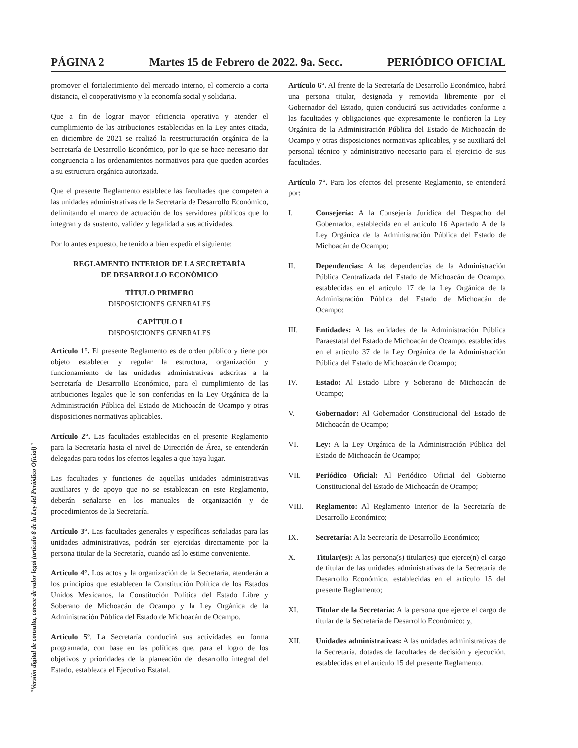PÁGINA 2 Martes 15 de Febrero de 2022. 9a. Secc. PERIÓDICO OFICIAL
promover el fortalecimiento del mercado interno, el comercio a corta distancia, el cooperativismo y la economía social y solidaria.
Que a fin de lograr mayor eficiencia operativa y atender el cumplimiento de las atribuciones establecidas en la Ley antes citada, en diciembre de 2021 se realizó la reestructuración orgánica de la Secretaría de Desarrollo Económico, por lo que se hace necesario dar congruencia a los ordenamientos normativos para que queden acordes a su estructura orgánica autorizada.
Que el presente Reglamento establece las facultades que competen a las unidades administrativas de la Secretaría de Desarrollo Económico, delimitando el marco de actuación de los servidores públicos que lo integran y da sustento, validez y legalidad a sus actividades.
Por lo antes expuesto, he tenido a bien expedir el siguiente:
REGLAMENTO INTERIOR DE LA SECRETARÍA
DE DESARROLLO ECONÓMICO
TÍTULO PRIMERO
DISPOSICIONES GENERALES
CAPÍTULO I
DISPOSICIONES GENERALES
Artículo 1°. El presente Reglamento es de orden público y tiene por objeto establecer y regular la estructura, organización y funcionamiento de las unidades administrativas adscritas a la Secretaría de Desarrollo Económico, para el cumplimiento de las atribuciones legales que le son conferidas en la Ley Orgánica de la Administración Pública del Estado de Michoacán de Ocampo y otras disposiciones normativas aplicables.
Artículo 2°. Las facultades establecidas en el presente Reglamento para la Secretaría hasta el nivel de Dirección de Área, se entenderán delegadas para todos los efectos legales a que haya lugar.
Las facultades y funciones de aquellas unidades administrativas auxiliares y de apoyo que no se establezcan en este Reglamento, deberán señalarse en los manuales de organización y de procedimientos de la Secretaría.
Artículo 3°. Las facultades generales y específicas señaladas para las unidades administrativas, podrán ser ejercidas directamente por la persona titular de la Secretaría, cuando así lo estime conveniente.
Artículo 4°. Los actos y la organización de la Secretaría, atenderán a los principios que establecen la Constitución Política de los Estados Unidos Mexicanos, la Constitución Política del Estado Libre y Soberano de Michoacán de Ocampo y la Ley Orgánica de la Administración Pública del Estado de Michoacán de Ocampo.
Artículo 5º. La Secretaría conducirá sus actividades en forma programada, con base en las políticas que, para el logro de los objetivos y prioridades de la planeación del desarrollo integral del Estado, establezca el Ejecutivo Estatal.
Artículo 6°. Al frente de la Secretaría de Desarrollo Económico, habrá una persona titular, designada y removida libremente por el Gobernador del Estado, quien conducirá sus actividades conforme a las facultades y obligaciones que expresamente le confieren la Ley Orgánica de la Administración Pública del Estado de Michoacán de Ocampo y otras disposiciones normativas aplicables, y se auxiliará del personal técnico y administrativo necesario para el ejercicio de sus facultades.
Artículo 7°. Para los efectos del presente Reglamento, se entenderá por:
I. Consejería: A la Consejería Jurídica del Despacho del Gobernador, establecida en el artículo 16 Apartado A de la Ley Orgánica de la Administración Pública del Estado de Michoacán de Ocampo;
II. Dependencias: A las dependencias de la Administración Pública Centralizada del Estado de Michoacán de Ocampo, establecidas en el artículo 17 de la Ley Orgánica de la Administración Pública del Estado de Michoacán de Ocampo;
III. Entidades: A las entidades de la Administración Pública Paraestatal del Estado de Michoacán de Ocampo, establecidas en el artículo 37 de la Ley Orgánica de la Administración Pública del Estado de Michoacán de Ocampo;
IV. Estado: Al Estado Libre y Soberano de Michoacán de Ocampo;
V. Gobernador: Al Gobernador Constitucional del Estado de Michoacán de Ocampo;
VI. Ley: A la Ley Orgánica de la Administración Pública del Estado de Michoacán de Ocampo;
VII. Periódico Oficial: Al Periódico Oficial del Gobierno Constitucional del Estado de Michoacán de Ocampo;
VIII. Reglamento: Al Reglamento Interior de la Secretaría de Desarrollo Económico;
IX. Secretaría: A la Secretaría de Desarrollo Económico;
X. Titular(es): A las persona(s) titular(es) que ejerce(n) el cargo de titular de las unidades administrativas de la Secretaría de Desarrollo Económico, establecidas en el artículo 15 del presente Reglamento;
XI. Titular de la Secretaría: A la persona que ejerce el cargo de titular de la Secretaría de Desarrollo Económico; y,
XII. Unidades administrativas: A las unidades administrativas de la Secretaría, dotadas de facultades de decisión y ejecución, establecidas en el artículo 15 del presente Reglamento.
"Versión digital de consulta, carece de valor legal (artículo 8 de la Ley del Periódico Oficial)"